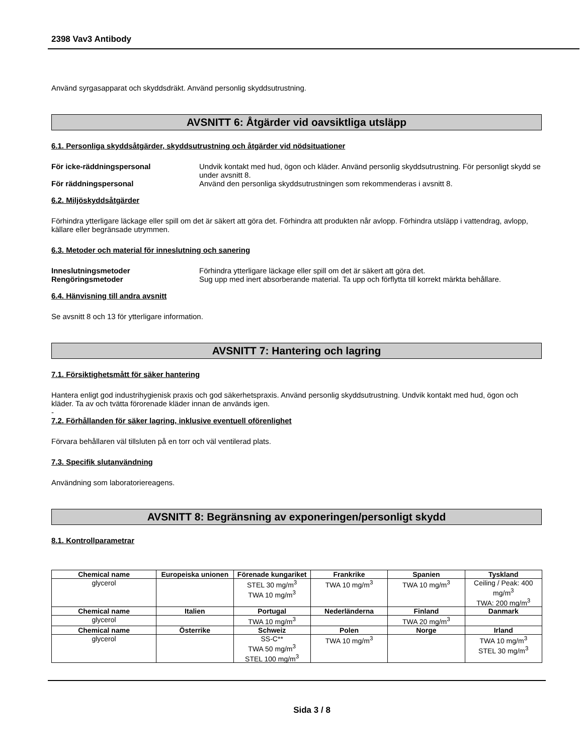2398 Vav3 Antibody
Använd syrgasapparat och skyddsdräkt. Använd personlig skyddsutrustning.
AVSNITT 6: Åtgärder vid oavsiktliga utsläpp
6.1. Personliga skyddsåtgärder, skyddsutrustning och åtgärder vid nödsituationer
För icke-räddningspersonal Undvik kontakt med hud, ögon och kläder. Använd personlig skyddsutrustning. För personligt skydd se under avsnitt 8.
För räddningspersonal Använd den personliga skyddsutrustningen som rekommenderas i avsnitt 8.
6.2. Miljöskyddsåtgärder
Förhindra ytterligare läckage eller spill om det är säkert att göra det. Förhindra att produkten når avlopp. Förhindra utsläpp i vattendrag, avlopp, källare eller begränsade utrymmen.
6.3. Metoder och material för inneslutning och sanering
Inneslutningsmetoder Förhindra ytterligare läckage eller spill om det är säkert att göra det.
Rengöringsmetoder Sug upp med inert absorberande material. Ta upp och förflytta till korrekt märkta behållare.
6.4. Hänvisning till andra avsnitt
Se avsnitt 8 och 13 för ytterligare information.
AVSNITT 7: Hantering och lagring
7.1. Försiktighetsmått för säker hantering
Hantera enligt god industrihygienisk praxis och god säkerhetspraxis. Använd personlig skyddsutrustning. Undvik kontakt med hud, ögon och kläder. Ta av och tvätta förorenade kläder innan de används igen.
-
7.2. Förhållanden för säker lagring, inklusive eventuell oförenlighet
Förvara behållaren väl tillsluten på en torr och väl ventilerad plats.
7.3. Specifik slutanvändning
Användning som laboratoriereagens.
AVSNITT 8: Begränsning av exponeringen/personligt skydd
8.1. Kontrollparametrar
| Chemical name | Europeiska unionen | Förenade kungariket | Frankrike | Spanien | Tyskland |
| --- | --- | --- | --- | --- | --- |
| glycerol | | STEL 30 mg/m<sup>3</sup> TWA 10 mg/m<sup>3</sup> | TWA 10 mg/m<sup>3</sup> | TWA 10 mg/m<sup>3</sup> | Ceiling / Peak: 400 mg/m<sup>3</sup> TWA: 200 mg/m<sup>3</sup> |
| Chemical name | Italien | Portugal | Nederländerna | Finland | Danmark |
| glycerol | | TWA 10 mg/m<sup>3</sup> | | TWA 20 mg/m<sup>3</sup> | |
| Chemical name | Österrike | Schweiz | Polen | Norge | Irland |
| glycerol | | SS-C** TWA 50 mg/m<sup>3</sup> STEL 100 mg/m<sup>3</sup> | TWA 10 mg/m<sup>3</sup> | | TWA 10 mg/m<sup>3</sup> STEL 30 mg/m<sup>3</sup> |
Sida 3 / 8